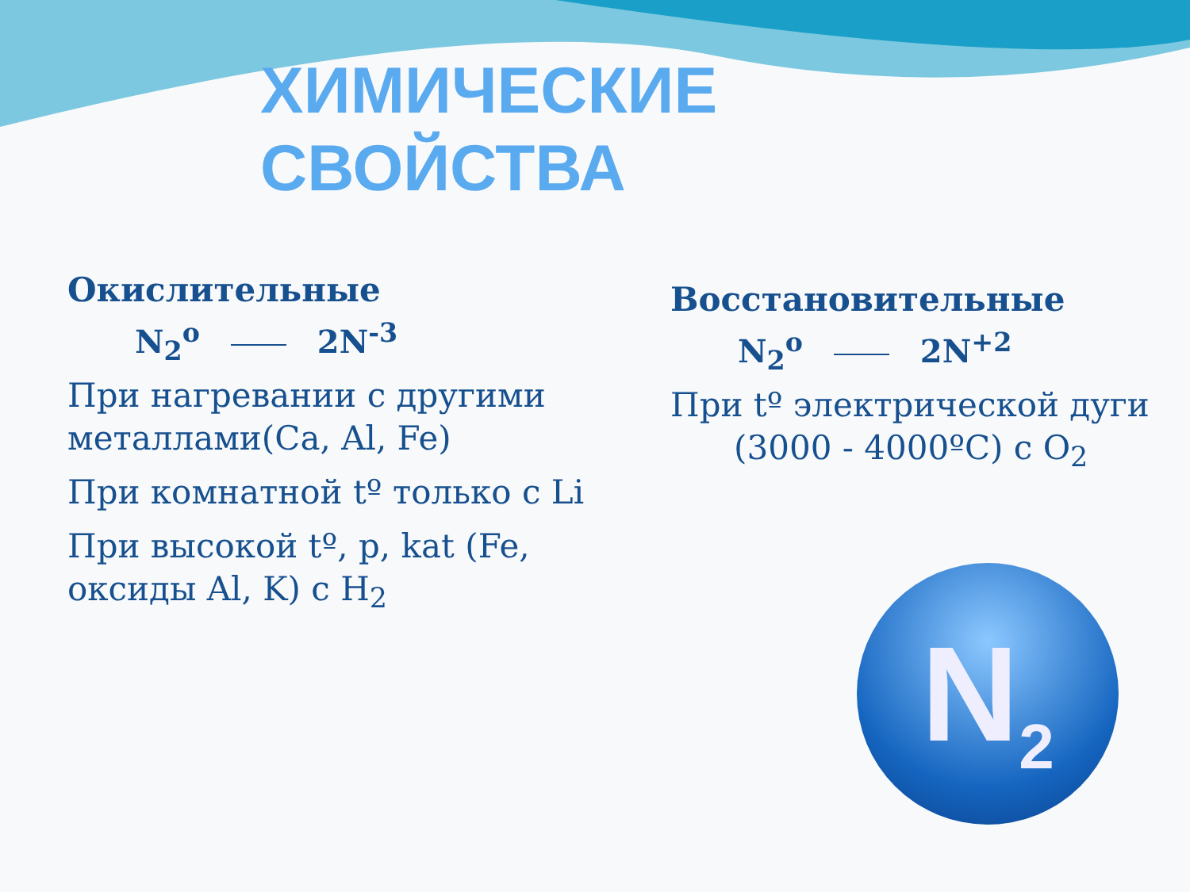ХИМИЧЕСКИЕ
СВОЙСТВА
Окислительные
N<sub>2</sub><sup>o</sup> 2N<sup>-3</sup>
При нагревании с другими металлами(Ca, Al, Fe)
При комнатной tº только с Li
При высокой tº, p, kat (Fe, оксиды Al, K) с H<sub>2</sub>
Восстановительные
N<sub>2</sub><sup>o</sup> 2N<sup>+2</sup>
При tº электрической дуги
(3000 - 4000ºC) с O<sub>2</sub>
N<sub>2</sub>